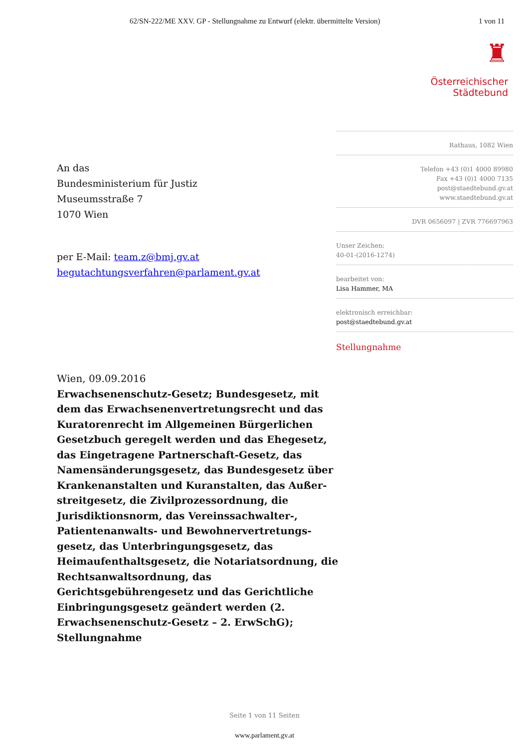62/SN-222/ME XXV. GP - Stellungnahme zu Entwurf (elektr. übermittelte Version)
1 von 11
♜
Österreichischer
Städtebund
An das
Bundesministerium für Justiz
Museumsstraße 7
1070 Wien
per E-Mail: team.z@bmj.gv.at
begutachtungsverfahren@parlament.gv.at
Rathaus, 1082 Wien
Telefon +43 (0)1 4000 89980
Fax +43 (0)1 4000 7135
post@staedtebund.gv.at
www.staedtebund.gv.at
DVR 0656097 | ZVR 776697963
Unser Zeichen:
40-01-(2016-1274)
bearbeitet von:
Lisa Hammer, MA
elektronisch erreichbar:
post@staedtebund.gv.at
Stellungnahme
Wien, 09.09.2016
Erwachsenenschutz-Gesetz; Bundesgesetz, mit dem das Erwachsenenvertretungsrecht und das Kuratorenrecht im Allgemeinen Bürgerlichen Gesetzbuch geregelt werden und das Ehegesetz, das Eingetragene Partnerschaft-Gesetz, das Namensänderungsgesetz, das Bundesgesetz über Krankenanstalten und Kuranstalten, das Außer­streitgesetz, die Zivilprozessordnung, die Jurisdiktionsnorm, das Vereinssachwalter-, Patientenanwalts- und Bewohnervertretungs­gesetz, das Unterbringungsgesetz, das Heimaufent­haltsgesetz, die Notariatsordnung, die Rechts­anwaltsordnung, das Gerichtsgebührengesetz und das Gerichtliche Einbringungsgesetz geändert werden (2. Erwachsenenschutz-Gesetz – 2. ErwSchG); Stellungnahme
Seite 1 von 11 Seiten
www.parlament.gv.at